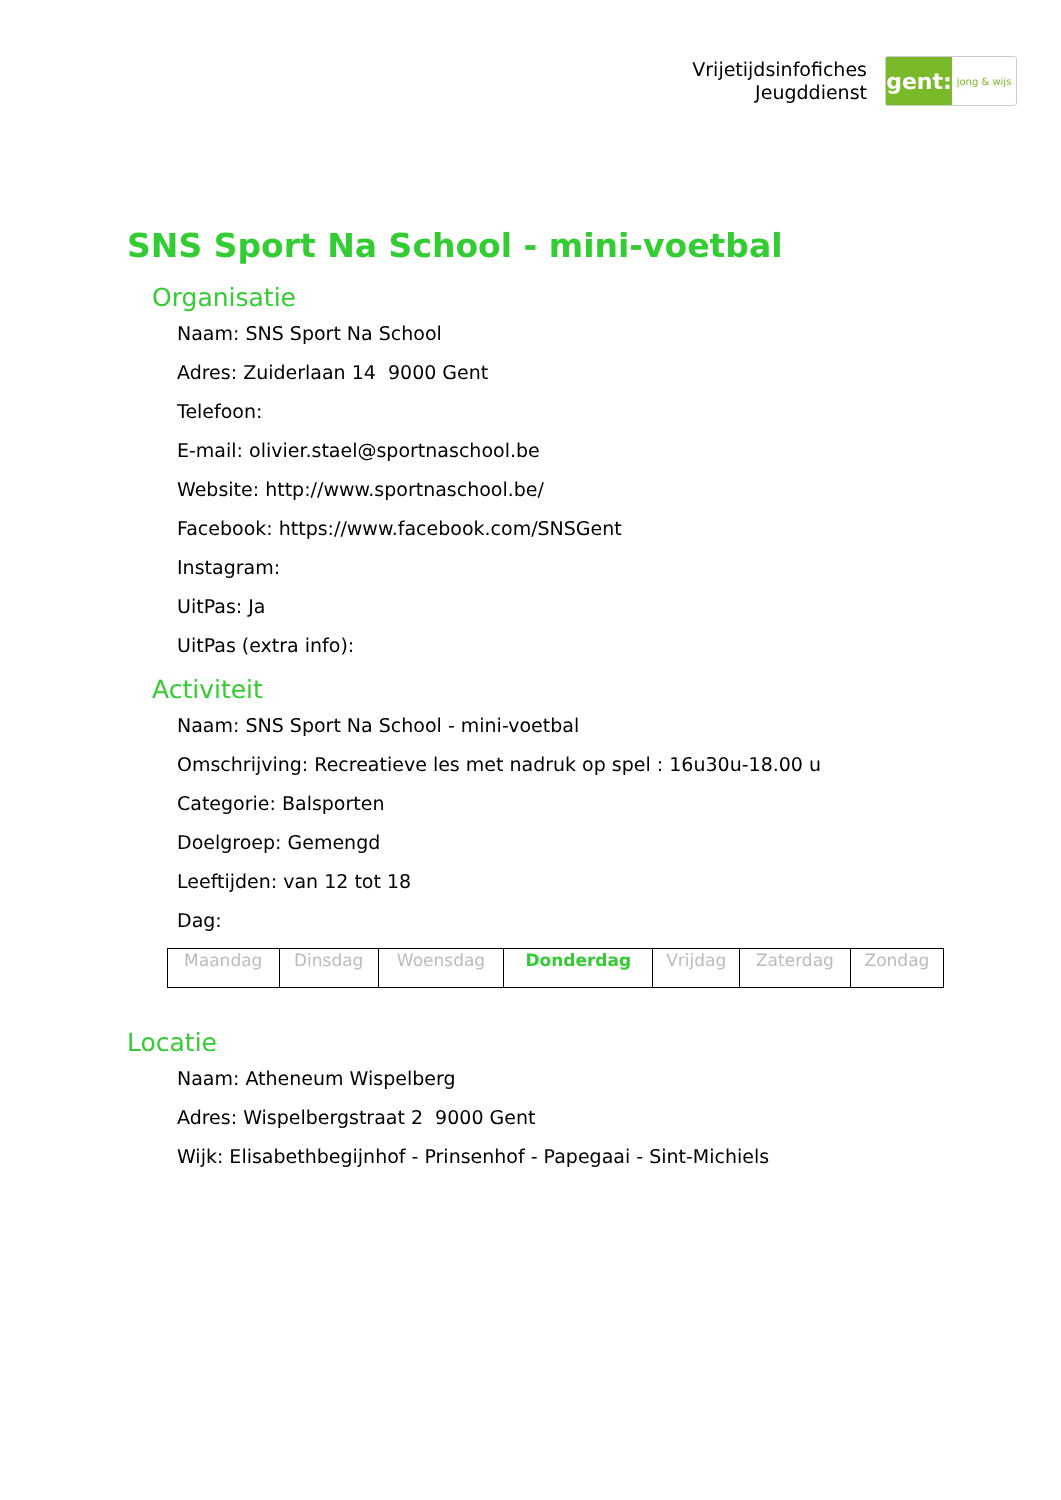Vrijetijdsinfofiches
Jeugddienst
gent:
jong & wijs
SNS Sport Na School - mini-voetbal
Organisatie
Naam: SNS Sport Na School
Adres: Zuiderlaan 14 9000 Gent
Telefoon:
E-mail: olivier.stael@sportnaschool.be
Website: http://www.sportnaschool.be/
Facebook: https://www.facebook.com/SNSGent
Instagram:
UitPas: Ja
UitPas (extra info):
Activiteit
Naam: SNS Sport Na School - mini-voetbal
Omschrijving: Recreatieve les met nadruk op spel : 16u30u-18.00 u
Categorie: Balsporten
Doelgroep: Gemengd
Leeftijden: van 12 tot 18
Dag:
| Maandag | Dinsdag | Woensdag | Donderdag | Vrijdag | Zaterdag | Zondag |
Locatie
Naam: Atheneum Wispelberg
Adres: Wispelbergstraat 2 9000 Gent
Wijk: Elisabethbegijnhof - Prinsenhof - Papegaai - Sint-Michiels